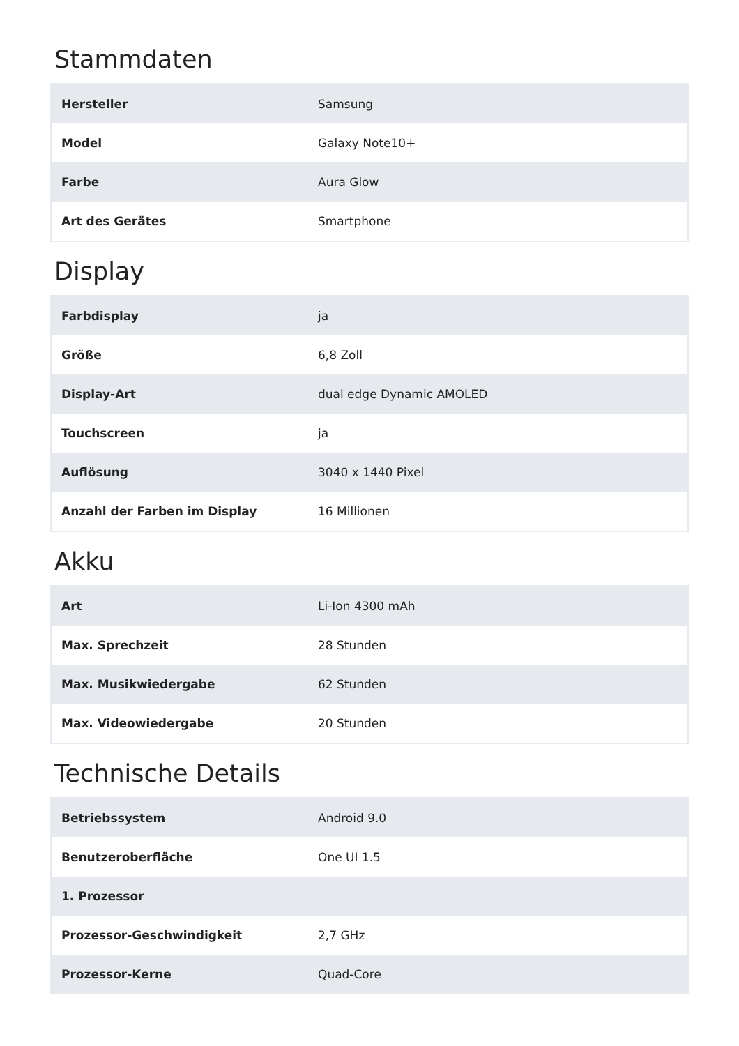Stammdaten
| Hersteller | Samsung |
| Model | Galaxy Note10+ |
| Farbe | Aura Glow |
| Art des Gerätes | Smartphone |
Display
| Farbdisplay | ja |
| Größe | 6,8 Zoll |
| Display-Art | dual edge Dynamic AMOLED |
| Touchscreen | ja |
| Auflösung | 3040 x 1440 Pixel |
| Anzahl der Farben im Display | 16 Millionen |
Akku
| Art | Li-Ion 4300 mAh |
| Max. Sprechzeit | 28 Stunden |
| Max. Musikwiedergabe | 62 Stunden |
| Max. Videowiedergabe | 20 Stunden |
Technische Details
| Betriebssystem | Android 9.0 |
| Benutzeroberfläche | One UI 1.5 |
| 1. Prozessor | |
| Prozessor-Geschwindigkeit | 2,7 GHz |
| Prozessor-Kerne | Quad-Core |